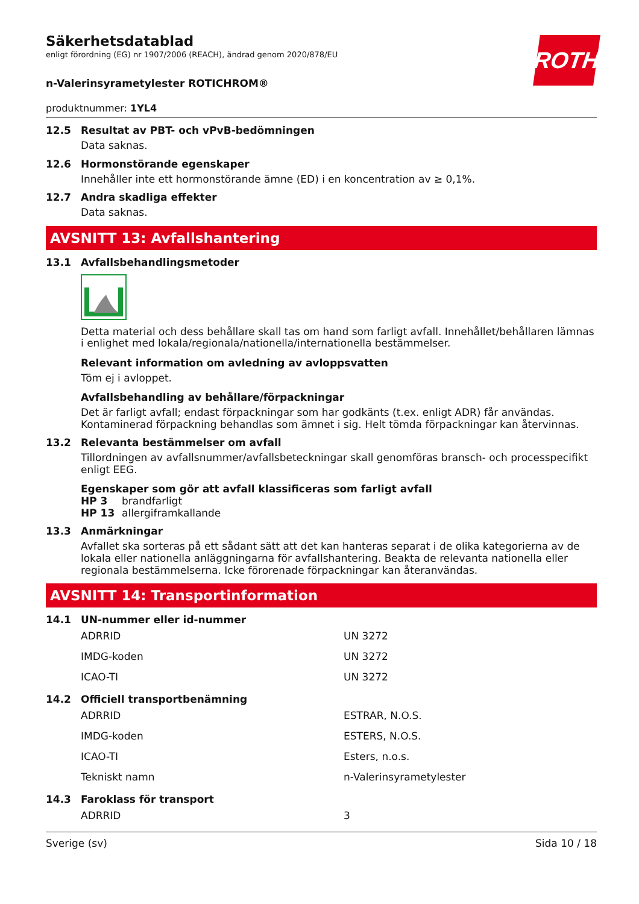ROTH
Säkerhetsdatablad
enligt förordning (EG) nr 1907/2006 (REACH), ändrad genom 2020/878/EU
n-Valerinsyrametylester ROTICHROM®
produktnummer: 1YL4
12.5 Resultat av PBT- och vPvB-bedömningen
Data saknas.
12.6 Hormonstörande egenskaper
Innehåller inte ett hormonstörande ämne (ED) i en koncentration av ≥ 0,1%.
12.7 Andra skadliga effekter
Data saknas.
AVSNITT 13: Avfallshantering
13.1 Avfallsbehandlingsmetoder
Detta material och dess behållare skall tas om hand som farligt avfall. Innehållet/behållaren lämnas i enlighet med lokala/regionala/nationella/internationella bestämmelser.
Relevant information om avledning av avloppsvatten
Töm ej i avloppet.
Avfallsbehandling av behållare/förpackningar
Det är farligt avfall; endast förpackningar som har godkänts (t.ex. enligt ADR) får användas. Kontaminerad förpackning behandlas som ämnet i sig. Helt tömda förpackningar kan återvinnas.
13.2 Relevanta bestämmelser om avfall
Tillordningen av avfallsnummer/avfallsbeteckningar skall genomföras bransch- och processpecifikt enligt EEG.
Egenskaper som gör att avfall klassificeras som farligt avfall
| HP 3 | brandfarligt |
| HP 13 | allergiframkallande |
13.3 Anmärkningar
Avfallet ska sorteras på ett sådant sätt att det kan hanteras separat i de olika kategorierna av de lokala eller nationella anläggningarna för avfallshantering. Beakta de relevanta nationella eller regionala bestämmelserna. Icke förorenade förpackningar kan återanvändas.
AVSNITT 14: Transportinformation
14.1 UN-nummer eller id-nummer
| ADRRID | UN 3272 |
| IMDG-koden | UN 3272 |
| ICAO-TI | UN 3272 |
14.2 Officiell transportbenämning
| ADRRID | ESTRAR, N.O.S. |
| IMDG-koden | ESTERS, N.O.S. |
| ICAO-TI | Esters, n.o.s. |
| Tekniskt namn | n-Valerinsyrametylester |
14.3 Faroklass för transport
| ADRRID | 3 |
Sverige (sv) Sida 10 / 18